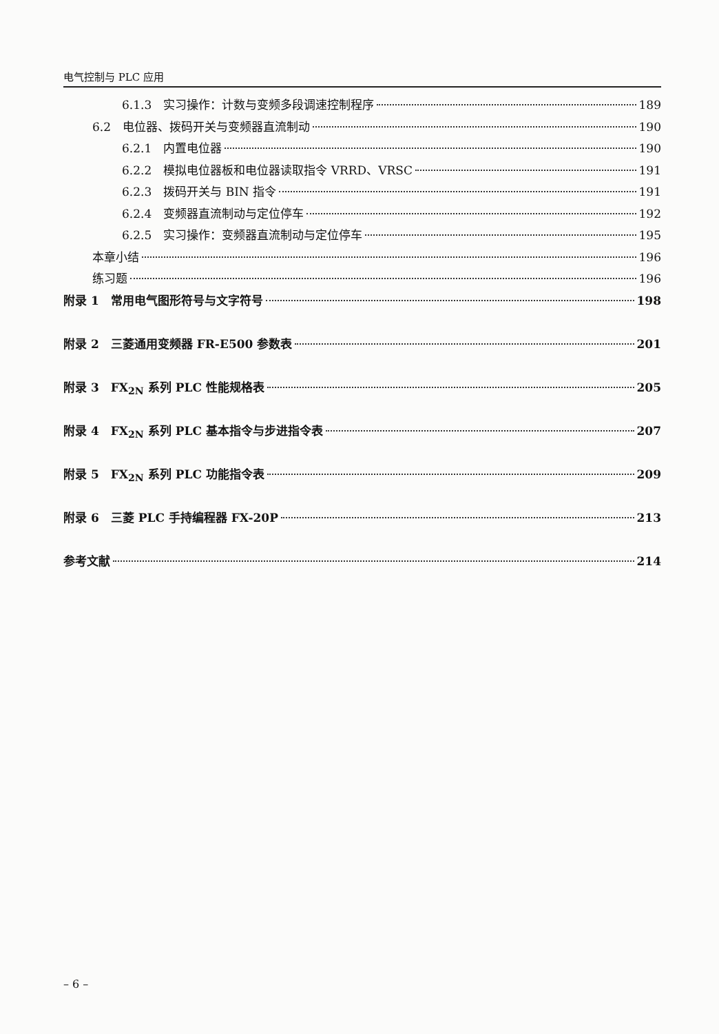电气控制与 PLC 应用
6.1.3　实习操作：计数与变频多段调速控制程序 189
6.2　电位器、拨码开关与变频器直流制动 190
6.2.1　内置电位器 190
6.2.2　模拟电位器板和电位器读取指令 VRRD、VRSC 191
6.2.3　拨码开关与 BIN 指令 191
6.2.4　变频器直流制动与定位停车 192
6.2.5　实习操作：变频器直流制动与定位停车 195
本章小结 196
练习题 196
附录 1　常用电气图形符号与文字符号 198
附录 2　三菱通用变频器 FR-E500 参数表 201
附录 3　FX<sub>2N</sub> 系列 PLC 性能规格表 205
附录 4　FX<sub>2N</sub> 系列 PLC 基本指令与步进指令表 207
附录 5　FX<sub>2N</sub> 系列 PLC 功能指令表 209
附录 6　三菱 PLC 手持编程器 FX-20P 213
参考文献 214
– 6 –